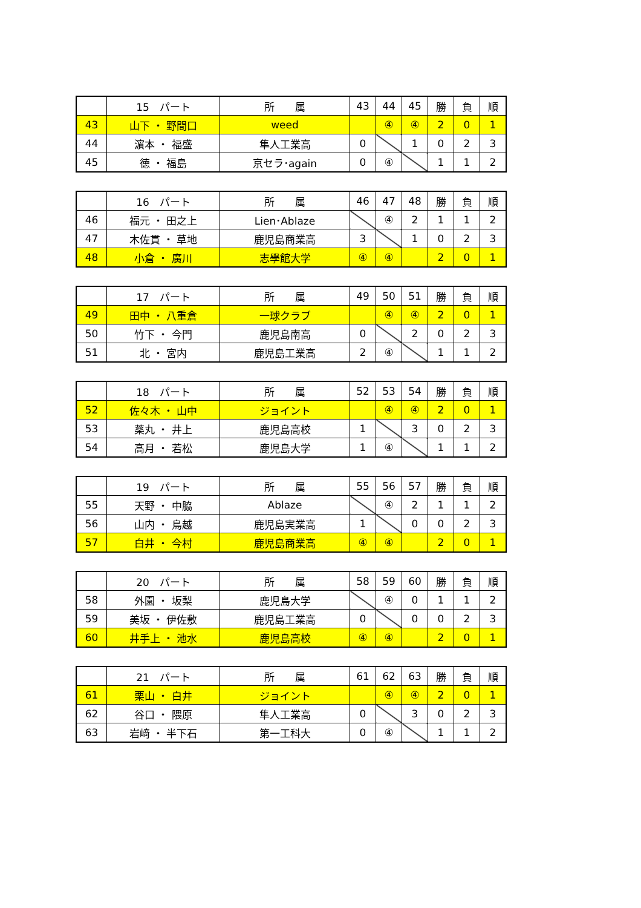| | 15 パート | 所 属 | 43 | 44 | 45 | 勝 | 負 | 順 |
| --- | --- | --- | --- | --- | --- | --- | --- | --- |
| 43 | 山下 ・ 野間口 | weed | | ④ | ④ | 2 | 0 | 1 |
| 44 | 濵本 ・ 福盛 | 隼人工業高 | 0 | | 1 | 0 | 2 | 3 |
| 45 | 徳 ・ 福島 | 京セラ･again | 0 | ④ | | 1 | 1 | 2 |
| | 16 パート | 所 属 | 46 | 47 | 48 | 勝 | 負 | 順 |
| --- | --- | --- | --- | --- | --- | --- | --- | --- |
| 46 | 福元 ・ 田之上 | Lien･Ablaze | | ④ | 2 | 1 | 1 | 2 |
| 47 | 木佐貫 ・ 草地 | 鹿児島商業高 | 3 | | 1 | 0 | 2 | 3 |
| 48 | 小倉 ・ 廣川 | 志學館大学 | ④ | ④ | | 2 | 0 | 1 |
| | 17 パート | 所 属 | 49 | 50 | 51 | 勝 | 負 | 順 |
| --- | --- | --- | --- | --- | --- | --- | --- | --- |
| 49 | 田中 ・ 八重倉 | 一球クラブ | | ④ | ④ | 2 | 0 | 1 |
| 50 | 竹下 ・ 今門 | 鹿児島南高 | 0 | | 2 | 0 | 2 | 3 |
| 51 | 北 ・ 宮内 | 鹿児島工業高 | 2 | ④ | | 1 | 1 | 2 |
| | 18 パート | 所 属 | 52 | 53 | 54 | 勝 | 負 | 順 |
| --- | --- | --- | --- | --- | --- | --- | --- | --- |
| 52 | 佐々木 ・ 山中 | ジョイント | | ④ | ④ | 2 | 0 | 1 |
| 53 | 薬丸 ・ 井上 | 鹿児島高校 | 1 | | 3 | 0 | 2 | 3 |
| 54 | 高月 ・ 若松 | 鹿児島大学 | 1 | ④ | | 1 | 1 | 2 |
| | 19 パート | 所 属 | 55 | 56 | 57 | 勝 | 負 | 順 |
| --- | --- | --- | --- | --- | --- | --- | --- | --- |
| 55 | 天野 ・ 中脇 | Ablaze | | ④ | 2 | 1 | 1 | 2 |
| 56 | 山内 ・ 鳥越 | 鹿児島実業高 | 1 | | 0 | 0 | 2 | 3 |
| 57 | 白井 ・ 今村 | 鹿児島商業高 | ④ | ④ | | 2 | 0 | 1 |
| | 20 パート | 所 属 | 58 | 59 | 60 | 勝 | 負 | 順 |
| --- | --- | --- | --- | --- | --- | --- | --- | --- |
| 58 | 外園 ・ 坂梨 | 鹿児島大学 | | ④ | 0 | 1 | 1 | 2 |
| 59 | 美坂 ・ 伊佐敷 | 鹿児島工業高 | 0 | | 0 | 0 | 2 | 3 |
| 60 | 井手上 ・ 池水 | 鹿児島高校 | ④ | ④ | | 2 | 0 | 1 |
| | 21 パート | 所 属 | 61 | 62 | 63 | 勝 | 負 | 順 |
| --- | --- | --- | --- | --- | --- | --- | --- | --- |
| 61 | 栗山 ・ 白井 | ジョイント | | ④ | ④ | 2 | 0 | 1 |
| 62 | 谷口 ・ 隈原 | 隼人工業高 | 0 | | 3 | 0 | 2 | 3 |
| 63 | 岩﨑 ・ 半下石 | 第一工科大 | 0 | ④ | | 1 | 1 | 2 |